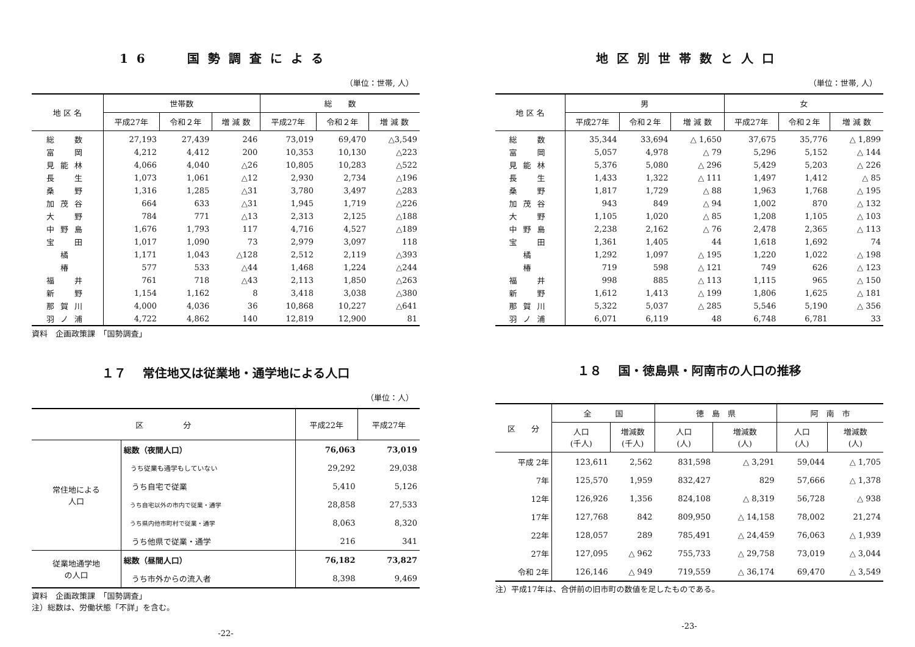16　 国勢調査による
（単位：世帯, 人）
| 地 区 名 | 世帯数 | | | 総 数 | | |
| --- | --- | --- | --- | --- | --- | --- |
| | 平成27年 | 令和２年 | 増 減 数 | 平成27年 | 令和２年 | 増 減 数 |
| 総 数 | 27,193 | 27,439 | 246 | 73,019 | 69,470 | △3,549 |
| 富 岡 | 4,212 | 4,412 | 200 | 10,353 | 10,130 | △223 |
| 見能林 | 4,066 | 4,040 | △26 | 10,805 | 10,283 | △522 |
| 長 生 | 1,073 | 1,061 | △12 | 2,930 | 2,734 | △196 |
| 桑 野 | 1,316 | 1,285 | △31 | 3,780 | 3,497 | △283 |
| 加茂谷 | 664 | 633 | △31 | 1,945 | 1,719 | △226 |
| 大 野 | 784 | 771 | △13 | 2,313 | 2,125 | △188 |
| 中野島 | 1,676 | 1,793 | 117 | 4,716 | 4,527 | △189 |
| 宝 田 | 1,017 | 1,090 | 73 | 2,979 | 3,097 | 118 |
| 橘 | 1,171 | 1,043 | △128 | 2,512 | 2,119 | △393 |
| 椿 | 577 | 533 | △44 | 1,468 | 1,224 | △244 |
| 福 井 | 761 | 718 | △43 | 2,113 | 1,850 | △263 |
| 新 野 | 1,154 | 1,162 | 8 | 3,418 | 3,038 | △380 |
| 那賀川 | 4,000 | 4,036 | 36 | 10,868 | 10,227 | △641 |
| 羽ノ浦 | 4,722 | 4,862 | 140 | 12,819 | 12,900 | 81 |
資料　企画政策課　「国勢調査」
１７　 常住地又は従業地・通学地による人口
（単位：人）
| 区 分 | | 平成22年 | 平成27年 |
| --- | --- | --- | --- |
| 常住地による 人口 | 総数（夜間人口） | 76,063 | 73,019 |
| | うち従業も通学もしていない | 29,292 | 29,038 |
| | うち自宅で従業 | 5,410 | 5,126 |
| | うち自宅以外の市内で従業・通学 | 28,858 | 27,533 |
| | うち県内他市町村で従業・通学 | 8,063 | 8,320 |
| | うち他県で従業・通学 | 216 | 341 |
| 従業地通学地 の人口 | 総数（昼間人口） | 76,182 | 73,827 |
| | うち市外からの流入者 | 8,398 | 9,469 |
資料　企画政策課　「国勢調査」
注）総数は、労働状態「不詳」を含む。
-22-
地区別世帯数と人口
（単位：世帯, 人）
| 地 区 名 | 男 | | | 女 | | |
| --- | --- | --- | --- | --- | --- | --- |
| | 平成27年 | 令和２年 | 増 減 数 | 平成27年 | 令和２年 | 増 減 数 |
| 総 数 | 35,344 | 33,694 | △ 1,650 | 37,675 | 35,776 | △ 1,899 |
| 富 岡 | 5,057 | 4,978 | △ 79 | 5,296 | 5,152 | △ 144 |
| 見能林 | 5,376 | 5,080 | △ 296 | 5,429 | 5,203 | △ 226 |
| 長 生 | 1,433 | 1,322 | △ 111 | 1,497 | 1,412 | △ 85 |
| 桑 野 | 1,817 | 1,729 | △ 88 | 1,963 | 1,768 | △ 195 |
| 加茂谷 | 943 | 849 | △ 94 | 1,002 | 870 | △ 132 |
| 大 野 | 1,105 | 1,020 | △ 85 | 1,208 | 1,105 | △ 103 |
| 中野島 | 2,238 | 2,162 | △ 76 | 2,478 | 2,365 | △ 113 |
| 宝 田 | 1,361 | 1,405 | 44 | 1,618 | 1,692 | 74 |
| 橘 | 1,292 | 1,097 | △ 195 | 1,220 | 1,022 | △ 198 |
| 椿 | 719 | 598 | △ 121 | 749 | 626 | △ 123 |
| 福 井 | 998 | 885 | △ 113 | 1,115 | 965 | △ 150 |
| 新 野 | 1,612 | 1,413 | △ 199 | 1,806 | 1,625 | △ 181 |
| 那賀川 | 5,322 | 5,037 | △ 285 | 5,546 | 5,190 | △ 356 |
| 羽ノ浦 | 6,071 | 6,119 | 48 | 6,748 | 6,781 | 33 |
１８　 国・徳島県・阿南市の人口の推移
| 区 分 | 全 国 | | 徳 島 県 | | 阿 南 市 | |
| --- | --- | --- | --- | --- | --- | --- |
| | 人口 (千人) | 増減数 (千人) | 人口 (人) | 増減数 (人) | 人口 (人) | 増減数 (人) |
| 平成 2年 | 123,611 | 2,562 | 831,598 | △ 3,291 | 59,044 | △ 1,705 |
| 7年 | 125,570 | 1,959 | 832,427 | 829 | 57,666 | △ 1,378 |
| 12年 | 126,926 | 1,356 | 824,108 | △ 8,319 | 56,728 | △ 938 |
| 17年 | 127,768 | 842 | 809,950 | △ 14,158 | 78,002 | 21,274 |
| 22年 | 128,057 | 289 | 785,491 | △ 24,459 | 76,063 | △ 1,939 |
| 27年 | 127,095 | △ 962 | 755,733 | △ 29,758 | 73,019 | △ 3,044 |
| 令和 2年 | 126,146 | △ 949 | 719,559 | △ 36,174 | 69,470 | △ 3,549 |
注）平成17年は、合併前の旧市町の数値を足したものである。
-23-